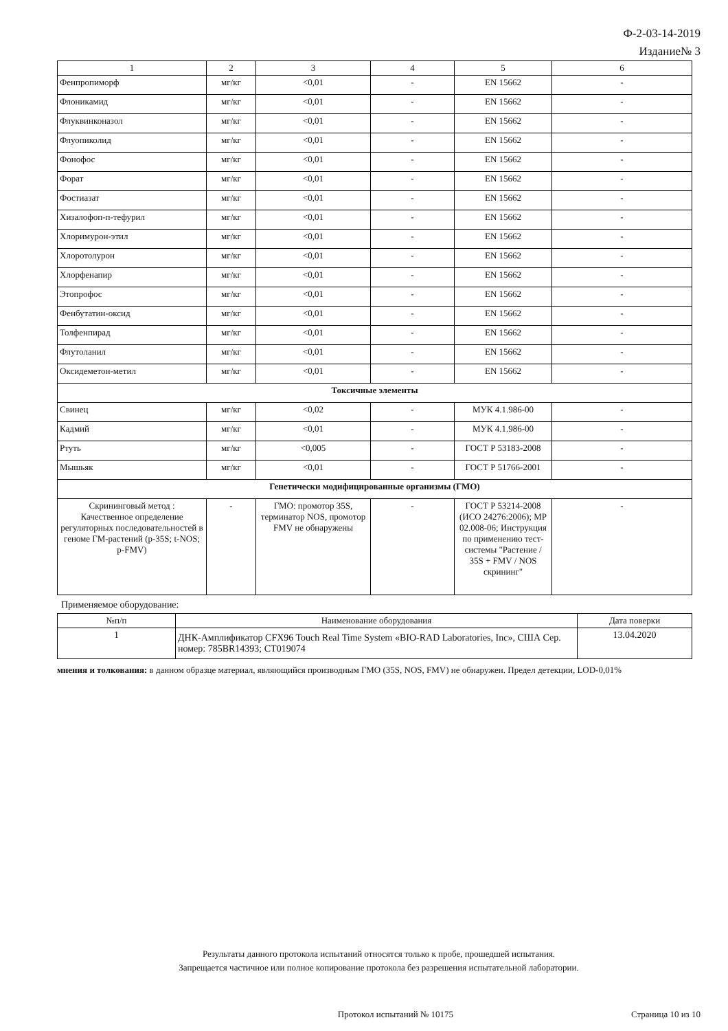Ф-2-03-14-2019
Издание№ 3
| 1 | 2 | 3 | 4 | 5 | 6 |
| --- | --- | --- | --- | --- | --- |
| Фенпропиморф | мг/кг | <0,01 | - | EN 15662 | - |
| Флоникамид | мг/кг | <0,01 | - | EN 15662 | - |
| Флуквинконазол | мг/кг | <0,01 | - | EN 15662 | - |
| Флуопиколид | мг/кг | <0,01 | - | EN 15662 | - |
| Фонофос | мг/кг | <0,01 | - | EN 15662 | - |
| Форат | мг/кг | <0,01 | - | EN 15662 | - |
| Фостиазат | мг/кг | <0,01 | - | EN 15662 | - |
| Хизалофоп-п-тефурил | мг/кг | <0,01 | - | EN 15662 | - |
| Хлоримурон-этил | мг/кг | <0,01 | - | EN 15662 | - |
| Хлоротолурон | мг/кг | <0,01 | - | EN 15662 | - |
| Хлорфенапир | мг/кг | <0,01 | - | EN 15662 | - |
| Этопрофос | мг/кг | <0,01 | - | EN 15662 | - |
| Фенбутатин-оксид | мг/кг | <0,01 | - | EN 15662 | - |
| Толфенпирад | мг/кг | <0,01 | - | EN 15662 | - |
| Флутоланил | мг/кг | <0,01 | - | EN 15662 | - |
| Оксидеметон-метил | мг/кг | <0,01 | - | EN 15662 | - |
| Токсичные элементы | | | | | |
| Свинец | мг/кг | <0,02 | - | МУК 4.1.986-00 | - |
| Кадмий | мг/кг | <0,01 | - | МУК 4.1.986-00 | - |
| Ртуть | мг/кг | <0,005 | - | ГОСТ Р 53183-2008 | - |
| Мышьяк | мг/кг | <0,01 | - | ГОСТ Р 51766-2001 | - |
| Генетически модифицированные организмы (ГМО) | | | | | |
| Скрининговый метод : Качественное определение регуляторных последовательностей в геноме ГМ-растений (p-35S; t-NOS; p-FMV) | - | ГМО: промотор 35S, терминатор NOS, промотор FMV не обнаружены | - | ГОСТ Р 53214-2008 (ИСО 24276:2006); МР 02.008-06; Инструкция по применению тест-системы "Растение / 35S + FMV / NOS скрининг" | - |
Применяемое оборудование:
| №п/п | Наименование оборудования | Дата поверки |
| --- | --- | --- |
| 1 | ДНК-Амплификатор CFX96 Touch Real Time System «BIO-RAD Laboratories, Inc», США Сер. номер: 785BR14393; CT019074 | 13.04.2020 |
мнения и толкования: в данном образце материал, являющийся производным ГМО (35S, NOS, FMV) не обнаружен. Предел детекции, LOD-0,01%
Результаты данного протокола испытаний относятся только к пробе, прошедшей испытания.
Запрещается частичное или полное копирование протокола без разрешения испытательной лаборатории.
Протокол испытаний № 10175 Страница 10 из 10